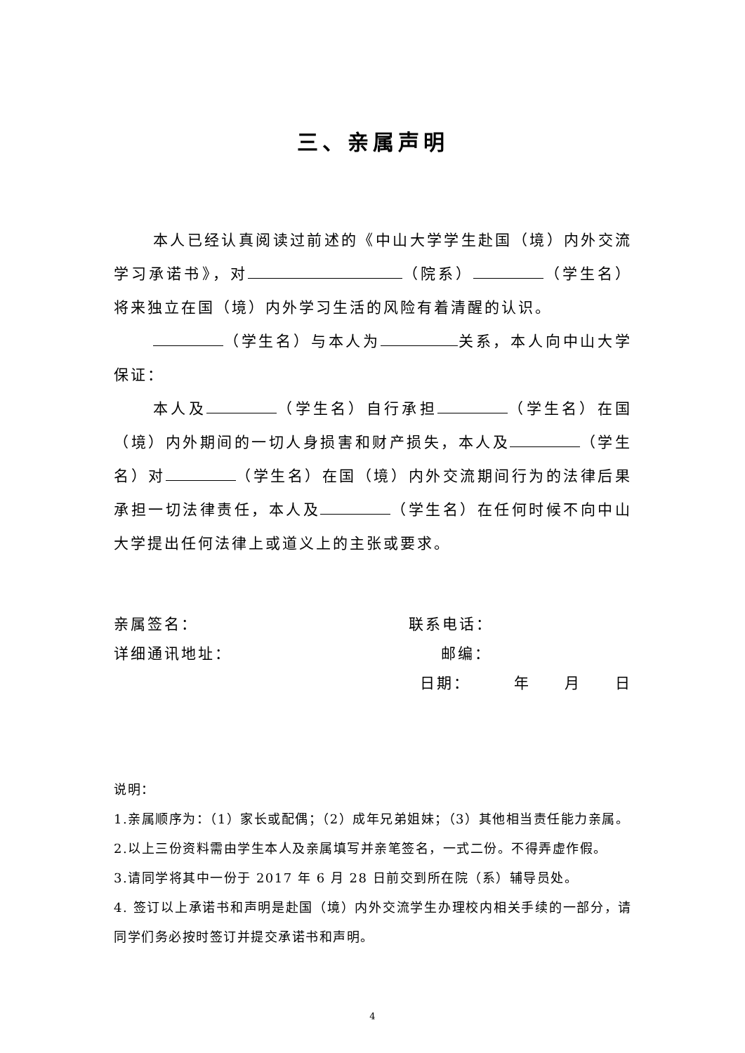三、亲属声明
本人已经认真阅读过前述的《中山大学学生赴国（境）内外交流学习承诺书》，对 （院系） （学生名）将来独立在国（境）内外学习生活的风险有着清醒的认识。
（学生名）与本人为 关系，本人向中山大学保证：
本人及 （学生名）自行承担 （学生名）在国（境）内外期间的一切人身损害和财产损失，本人及 （学生名）对 （学生名）在国（境）内外交流期间行为的法律后果承担一切法律责任，本人及 （学生名）在任何时候不向中山大学提出任何法律上或道义上的主张或要求。
亲属签名： 联系电话：
详细通讯地址： 邮编：
日期：　　　年　　月　　日
说明：
1.亲属顺序为：（1）家长或配偶；（2）成年兄弟姐妹；（3）其他相当责任能力亲属。
2.以上三份资料需由学生本人及亲属填写并亲笔签名，一式二份。不得弄虚作假。
3.请同学将其中一份于 2017 年 6 月 28 日前交到所在院（系）辅导员处。
4. 签订以上承诺书和声明是赴国（境）内外交流学生办理校内相关手续的一部分，请同学们务必按时签订并提交承诺书和声明。
4